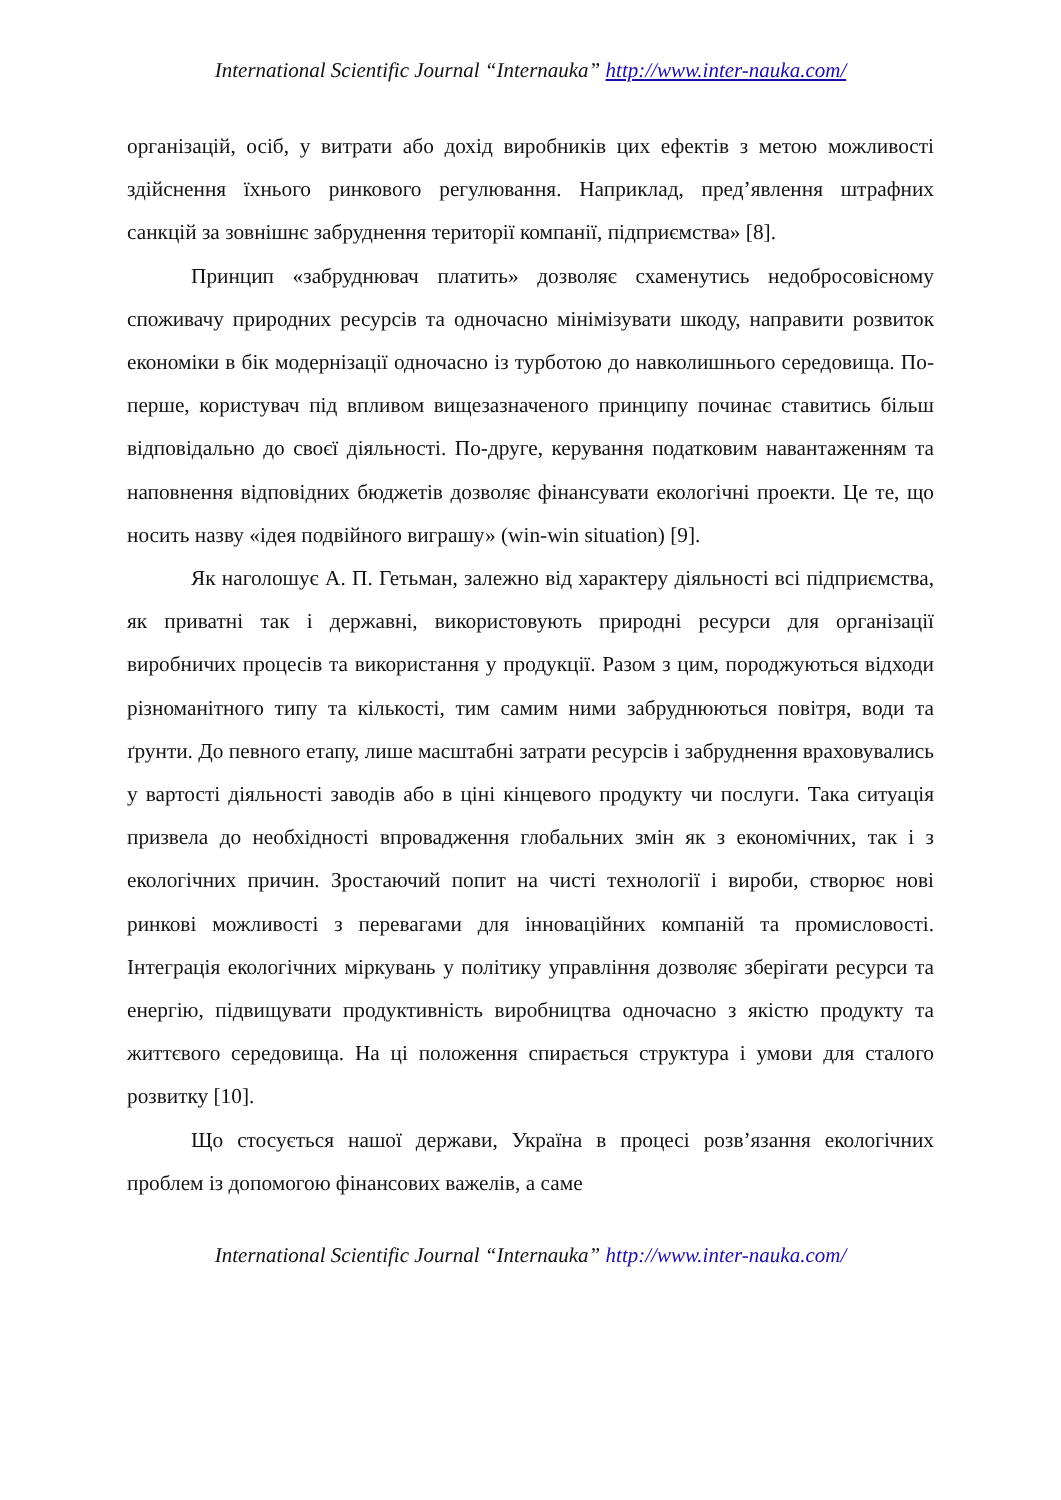International Scientific Journal “Internauka” http://www.inter-nauka.com/
організацій, осіб, у витрати або дохід виробників цих ефектів з метою можливості здійснення їхнього ринкового регулювання. Наприклад, пред’явлення штрафних санкцій за зовнішнє забруднення території компанії, підприємства» [8].
Принцип «забруднювач платить» дозволяє схаменутись недобросовісному споживачу природних ресурсів та одночасно мінімізувати шкоду, направити розвиток економіки в бік модернізації одночасно із турботою до навколишнього середовища. По-перше, користувач під впливом вищезазначеного принципу починає ставитись більш відповідально до своєї діяльності. По-друге, керування податковим навантаженням та наповнення відповідних бюджетів дозволяє фінансувати екологічні проекти. Це те, що носить назву «ідея подвійного виграшу» (win-win situation) [9].
Як наголошує А. П. Гетьман, залежно від характеру діяльності всі підприємства, як приватні так і державні, використовують природні ресурси для організації виробничих процесів та використання у продукції. Разом з цим, породжуються відходи різноманітного типу та кількості, тим самим ними забруднюються повітря, води та ґрунти. До певного етапу, лише масштабні затрати ресурсів і забруднення враховувались у вартості діяльності заводів або в ціні кінцевого продукту чи послуги. Така ситуація призвела до необхідності впровадження глобальних змін як з економічних, так і з екологічних причин. Зростаючий попит на чисті технології і вироби, створює нові ринкові можливості з перевагами для інноваційних компаній та промисловості. Інтеграція екологічних міркувань у політику управління дозволяє зберігати ресурси та енергію, підвищувати продуктивність виробництва одночасно з якістю продукту та життєвого середовища. На ці положення спирається структура і умови для сталого розвитку [10].
Що стосується нашої держави, Україна в процесі розв’язання екологічних проблем із допомогою фінансових важелів, а саме
International Scientific Journal “Internauka” http://www.inter-nauka.com/